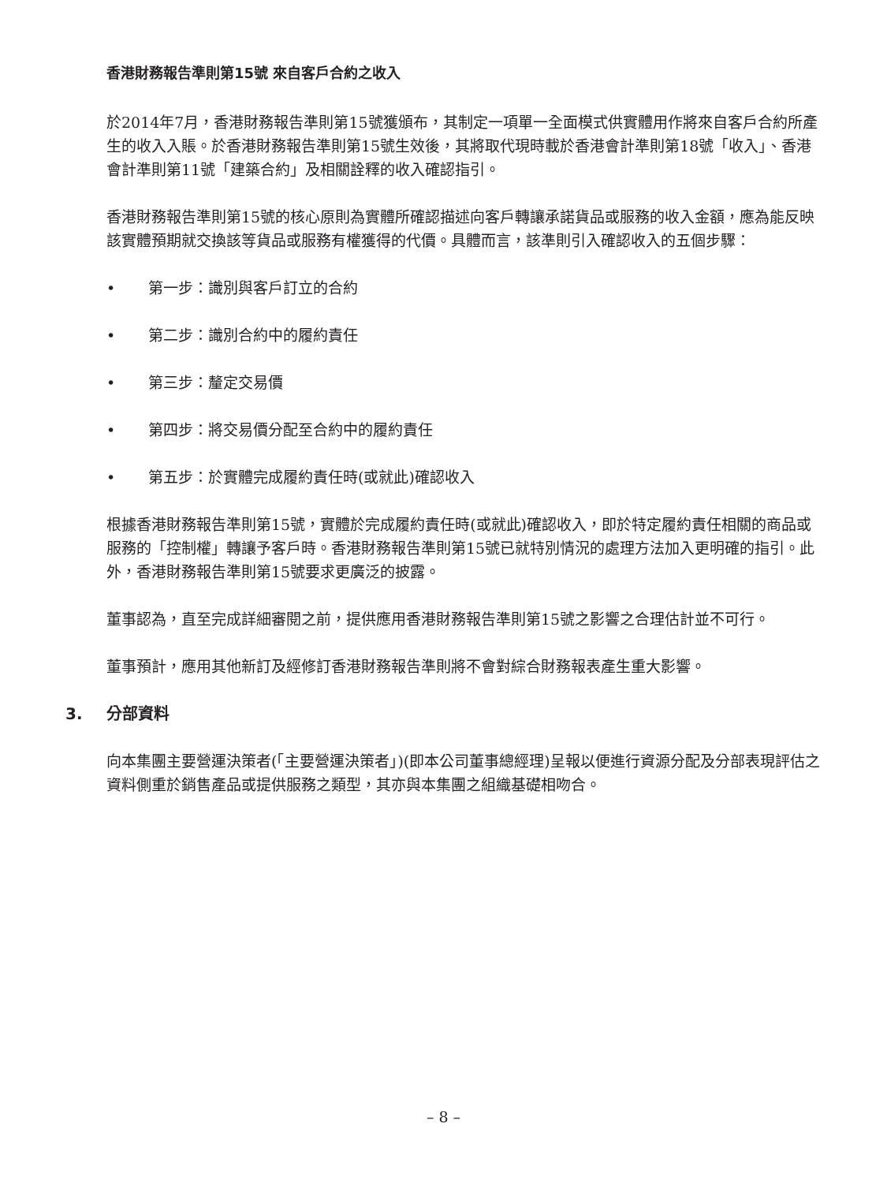香港財務報告準則第15號 來自客戶合約之收入
於2014年7月，香港財務報告準則第15號獲頒布，其制定一項單一全面模式供實體用作將來自客戶合約所產生的收入入賬。於香港財務報告準則第15號生效後，其將取代現時載於香港會計準則第18號「收入」、香港會計準則第11號「建築合約」及相關詮釋的收入確認指引。
香港財務報告準則第15號的核心原則為實體所確認描述向客戶轉讓承諾貨品或服務的收入金額，應為能反映該實體預期就交換該等貨品或服務有權獲得的代價。具體而言，該準則引入確認收入的五個步驟：
• 第一步：識別與客戶訂立的合約
• 第二步：識別合約中的履約責任
• 第三步：釐定交易價
• 第四步：將交易價分配至合約中的履約責任
• 第五步：於實體完成履約責任時(或就此)確認收入
根據香港財務報告準則第15號，實體於完成履約責任時(或就此)確認收入，即於特定履約責任相關的商品或服務的「控制權」轉讓予客戶時。香港財務報告準則第15號已就特別情況的處理方法加入更明確的指引。此外，香港財務報告準則第15號要求更廣泛的披露。
董事認為，直至完成詳細審閱之前，提供應用香港財務報告準則第15號之影響之合理估計並不可行。
董事預計，應用其他新訂及經修訂香港財務報告準則將不會對綜合財務報表產生重大影響。
3. 分部資料
向本集團主要營運決策者(「主要營運決策者」)(即本公司董事總經理)呈報以便進行資源分配及分部表現評估之資料側重於銷售產品或提供服務之類型，其亦與本集團之組織基礎相吻合。
– 8 –